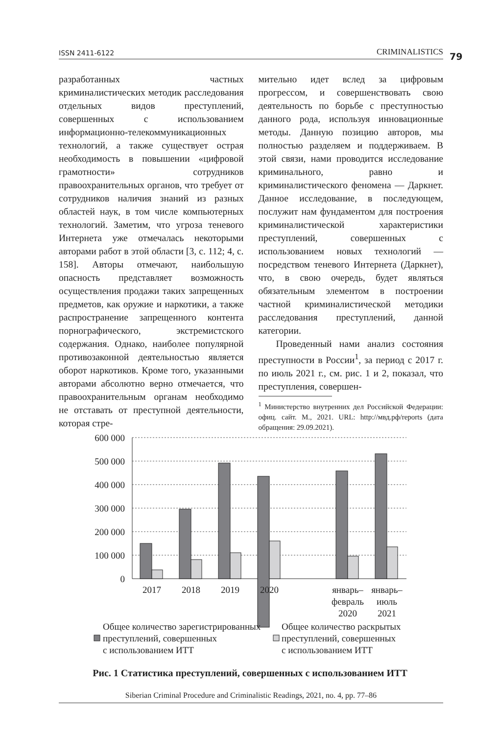ISSN 2411-6122 CRIMINALISTICS 79
разработанных частных криминалистических методик расследования отдельных видов преступлений, совершенных с использованием информационно-телекоммуникационных технологий, а также существует острая необходимость в повышении «цифровой грамотности» сотрудников правоохранительных органов, что требует от сотрудников наличия знаний из разных областей наук, в том числе компьютерных технологий. Заметим, что угроза теневого Интернета уже отмечалась некоторыми авторами работ в этой области [3, с. 112; 4, с. 158]. Авторы отмечают, наибольшую опасность представляет возможность осуществления продажи таких запрещенных предметов, как оружие и наркотики, а также распространение запрещенного контента порнографического, экстремистского содержания. Однако, наиболее популярной противозаконной деятельностью является оборот наркотиков. Кроме того, указанными авторами абсолютно верно отмечается, что правоохранительным органам необходимо не отставать от преступной деятельности, которая стре-
мительно идет вслед за цифровым прогрессом, и совершенствовать свою деятельность по борьбе с преступностью данного рода, используя инновационные методы. Данную позицию авторов, мы полностью разделяем и поддерживаем. В этой связи, нами проводится исследование криминального, равно и криминалистического феномена — Даркнет. Данное исследование, в последующем, послужит нам фундаментом для построения криминалистической характеристики преступлений, совершенных с использованием новых технологий — посредством теневого Интернета (Даркнет), что, в свою очередь, будет являться обязательным элементом в построении частной криминалистической методики расследования преступлений, данной категории.
Проведенный нами анализ состояния преступности в России<sup>1</sup>, за период с 2017 г. по июль 2021 г., см. рис. 1 и 2, показал, что преступления, совершен-
<sup>1</sup> Министерство внутренних дел Российской Федерации: офиц. сайт. М., 2021. URL: http://мвд.рф/reports (дата обращения: 29.09.2021).
600 000
500 000
400 000
300 000
200 000
100 000
0
2017
2018
2019
2020
январь–
февраль
2020
январь–
июль
2021
Общее количество зарегистрированных
преступлений, совершенных
с использованием ИТТ
Общее количество раскрытых
преступлений, совершенных
с использованием ИТТ
Рис. 1 Статистика преступлений, совершенных с использованием ИТТ
Siberian Criminal Procedure and Criminalistic Readings, 2021, no. 4, pp. 77–86